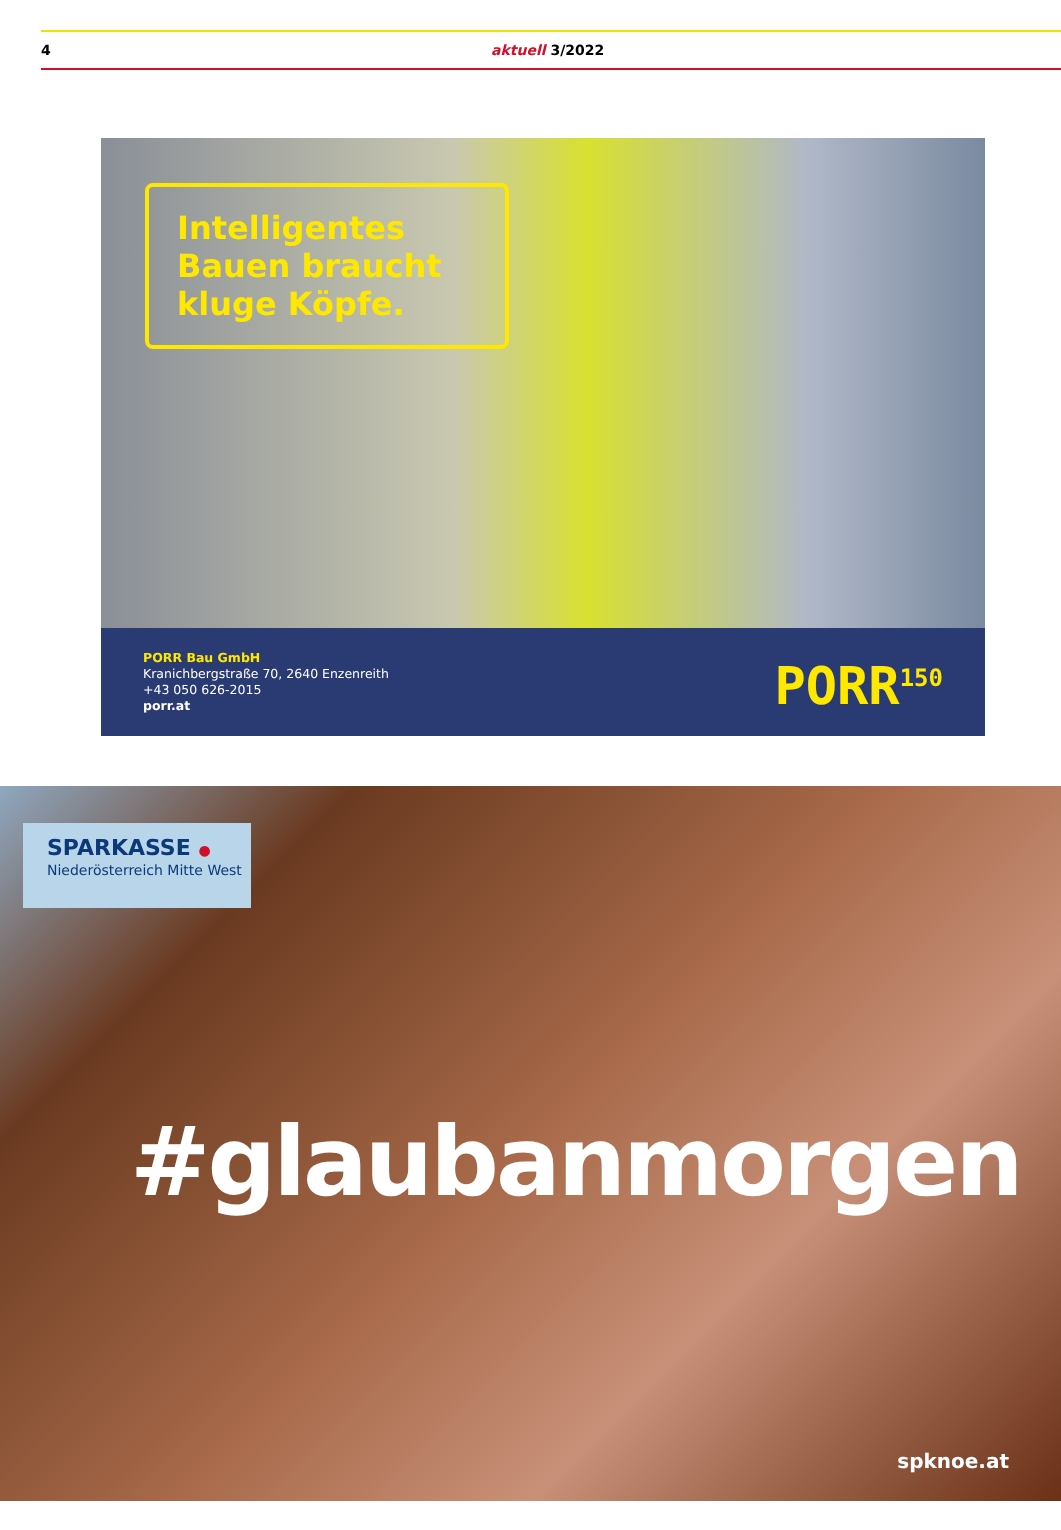4 aktuell 3/2022
Intelligentes Bauen braucht kluge Köpfe.
PORR Bau GmbH
Kranichbergstraße 70, 2640 Enzenreith
+43 050 626-2015
porr.at
PORR<sup>150</sup>
SPARKASSE ●
Niederösterreich Mitte West
#glaubanmorgen
spknoe.at